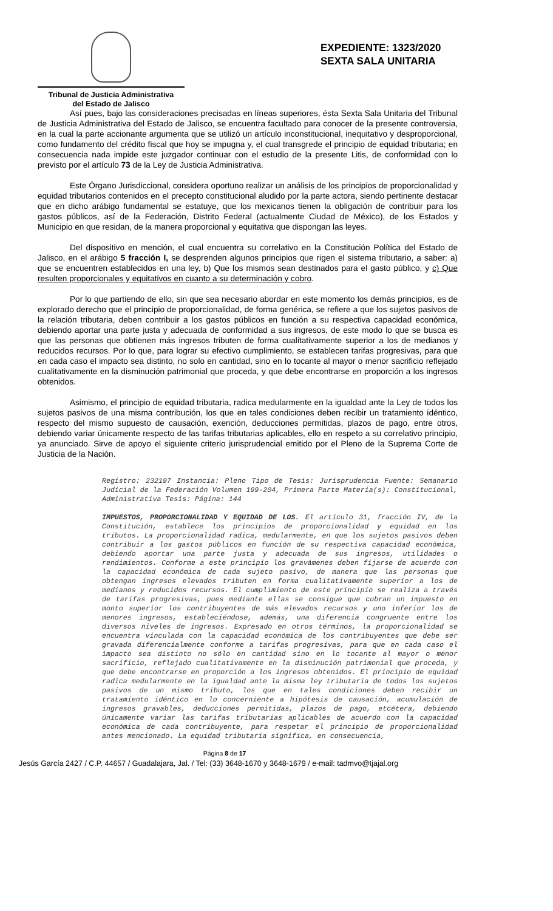Tribunal de Justicia Administrativa
del Estado de Jalisco
EXPEDIENTE: 1323/2020
SEXTA SALA UNITARIA
Así pues, bajo las consideraciones precisadas en líneas superiores, ésta Sexta Sala Unitaria del Tribunal de Justicia Administrativa del Estado de Jalisco, se encuentra facultado para conocer de la presente controversia, en la cual la parte accionante argumenta que se utilizó un artículo inconstitucional, inequitativo y desproporcional, como fundamento del crédito fiscal que hoy se impugna y, el cual transgrede el principio de equidad tributaria; en consecuencia nada impide este juzgador continuar con el estudio de la presente Litis, de conformidad con lo previsto por el artículo 73 de la Ley de Justicia Administrativa.
Este Órgano Jurisdiccional, considera oportuno realizar un análisis de los principios de proporcionalidad y equidad tributarios contenidos en el precepto constitucional aludido por la parte actora, siendo pertinente destacar que en dicho arábigo fundamental se estatuye, que los mexicanos tienen la obligación de contribuir para los gastos públicos, así de la Federación, Distrito Federal (actualmente Ciudad de México), de los Estados y Municipio en que residan, de la manera proporcional y equitativa que dispongan las leyes.
Del dispositivo en mención, el cual encuentra su correlativo en la Constitución Política del Estado de Jalisco, en el arábigo 5 fracción I, se desprenden algunos principios que rigen el sistema tributario, a saber: a) que se encuentren establecidos en una ley, b) Que los mismos sean destinados para el gasto público, y c) Que resulten proporcionales y equitativos en cuanto a su determinación y cobro.
Por lo que partiendo de ello, sin que sea necesario abordar en este momento los demás principios, es de explorado derecho que el principio de proporcionalidad, de forma genérica, se refiere a que los sujetos pasivos de la relación tributaria, deben contribuir a los gastos públicos en función a su respectiva capacidad económica, debiendo aportar una parte justa y adecuada de conformidad a sus ingresos, de este modo lo que se busca es que las personas que obtienen más ingresos tributen de forma cualitativamente superior a los de medianos y reducidos recursos. Por lo que, para lograr su efectivo cumplimiento, se establecen tarifas progresivas, para que en cada caso el impacto sea distinto, no solo en cantidad, sino en lo tocante al mayor o menor sacrificio reflejado cualitativamente en la disminución patrimonial que proceda, y que debe encontrarse en proporción a los ingresos obtenidos.
Asimismo, el principio de equidad tributaria, radica medularmente en la igualdad ante la Ley de todos los sujetos pasivos de una misma contribución, los que en tales condiciones deben recibir un tratamiento idéntico, respecto del mismo supuesto de causación, exención, deducciones permitidas, plazos de pago, entre otros, debiendo variar únicamente respecto de las tarifas tributarias aplicables, ello en respeto a su correlativo principio, ya anunciado. Sirve de apoyo el siguiente criterio jurisprudencial emitido por el Pleno de la Suprema Corte de Justicia de la Nación.
Registro: 232197 Instancia: Pleno Tipo de Tesis: Jurisprudencia Fuente: Semanario Judicial de la Federación Volumen 199-204, Primera Parte Materia(s): Constitucional, Administrativa Tesis: Página: 144
IMPUESTOS, PROPORCIONALIDAD Y EQUIDAD DE LOS. El artículo 31, fracción IV, de la Constitución, establece los principios de proporcionalidad y equidad en los tributos. La proporcionalidad radica, medularmente, en que los sujetos pasivos deben contribuir a los gastos públicos en función de su respectiva capacidad económica, debiendo aportar una parte justa y adecuada de sus ingresos, utilidades o rendimientos. Conforme a este principio los gravámenes deben fijarse de acuerdo con la capacidad económica de cada sujeto pasivo, de manera que las personas que obtengan ingresos elevados tributen en forma cualitativamente superior a los de medianos y reducidos recursos. El cumplimiento de este principio se realiza a través de tarifas progresivas, pues mediante ellas se consigue que cubran un impuesto en monto superior los contribuyentes de más elevados recursos y uno inferior los de menores ingresos, estableciéndose, además, una diferencia congruente entre los diversos niveles de ingresos. Expresado en otros términos, la proporcionalidad se encuentra vinculada con la capacidad económica de los contribuyentes que debe ser gravada diferencialmente conforme a tarifas progresivas, para que en cada caso el impacto sea distinto no sólo en cantidad sino en lo tocante al mayor o menor sacrificio, reflejado cualitativamente en la disminución patrimonial que proceda, y que debe encontrarse en proporción a los ingresos obtenidos. El principio de equidad radica medularmente en la igualdad ante la misma ley tributaria de todos los sujetos pasivos de un mismo tributo, los que en tales condiciones deben recibir un tratamiento idéntico en lo concerniente a hipótesis de causación, acumulación de ingresos gravables, deducciones permitidas, plazos de pago, etcétera, debiendo únicamente variar las tarifas tributarias aplicables de acuerdo con la capacidad económica de cada contribuyente, para respetar el principio de proporcionalidad antes mencionado. La equidad tributaria significa, en consecuencia,
Página 8 de 17
Jesús García 2427 / C.P. 44657 / Guadalajara, Jal. / Tel: (33) 3648-1670 y 3648-1679 / e-mail: tadmvo@tjajal.org